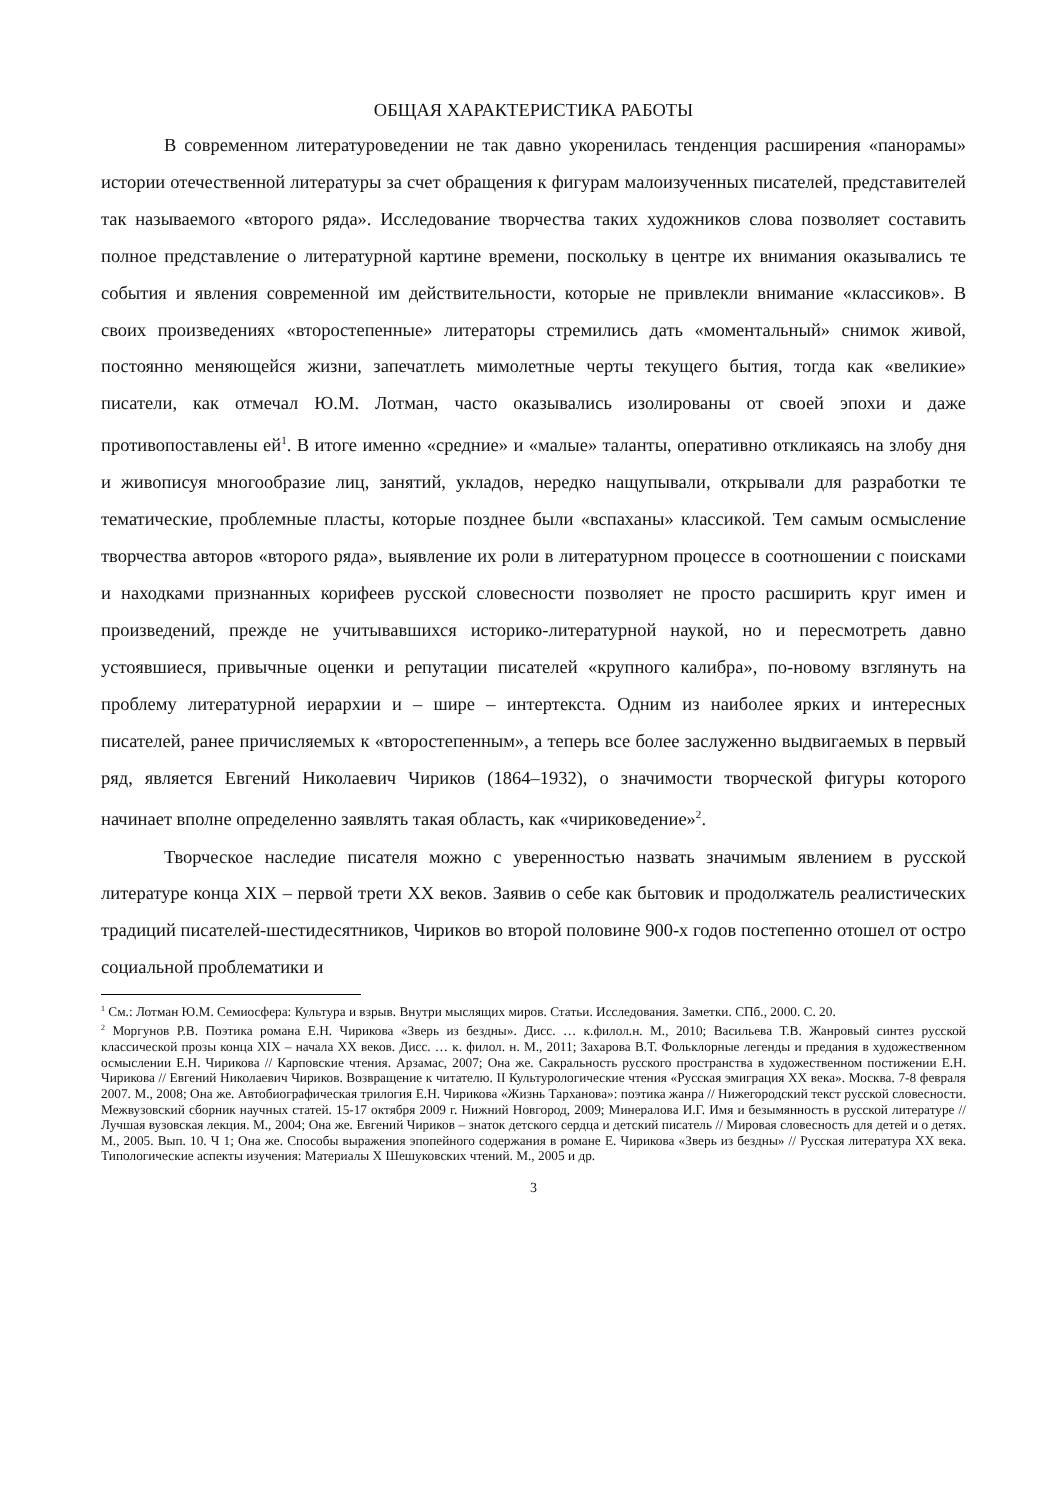ОБЩАЯ ХАРАКТЕРИСТИКА РАБОТЫ
В современном литературоведении не так давно укоренилась тенденция расширения «панорамы» истории отечественной литературы за счет обращения к фигурам малоизученных писателей, представителей так называемого «второго ряда». Исследование творчества таких художников слова позволяет составить полное представление о литературной картине времени, поскольку в центре их внимания оказывались те события и явления современной им действительности, которые не привлекли внимание «классиков». В своих произведениях «второстепенные» литераторы стремились дать «моментальный» снимок живой, постоянно меняющейся жизни, запечатлеть мимолетные черты текущего бытия, тогда как «великие» писатели, как отмечал Ю.М. Лотман, часто оказывались изолированы от своей эпохи и даже противопоставлены ей<sup>1</sup>. В итоге именно «средние» и «малые» таланты, оперативно откликаясь на злобу дня и живописуя многообразие лиц, занятий, укладов, нередко нащупывали, открывали для разработки те тематические, проблемные пласты, которые позднее были «вспаханы» классикой. Тем самым осмысление творчества авторов «второго ряда», выявление их роли в литературном процессе в соотношении с поисками и находками признанных корифеев русской словесности позволяет не просто расширить круг имен и произведений, прежде не учитывавшихся историко-литературной наукой, но и пересмотреть давно устоявшиеся, привычные оценки и репутации писателей «крупного калибра», по-новому взглянуть на проблему литературной иерархии и – шире – интертекста. Одним из наиболее ярких и интересных писателей, ранее причисляемых к «второстепенным», а теперь все более заслуженно выдвигаемых в первый ряд, является Евгений Николаевич Чириков (1864–1932), о значимости творческой фигуры которого начинает вполне определенно заявлять такая область, как «чириковедение»<sup>2</sup>.
Творческое наследие писателя можно с уверенностью назвать значимым явлением в русской литературе конца XIX – первой трети XX веков. Заявив о себе как бытовик и продолжатель реалистических традиций писателей-шестидесятников, Чириков во второй половине 900-х годов постепенно отошел от остро социальной проблематики и
<sup>1</sup> См.: Лотман Ю.М. Семиосфера: Культура и взрыв. Внутри мыслящих миров. Статьи. Исследования. Заметки. СПб., 2000. С. 20.
<sup>2</sup> Моргунов Р.В. Поэтика романа Е.Н. Чирикова «Зверь из бездны». Дисс. … к.филол.н. М., 2010; Васильева Т.В. Жанровый синтез русской классической прозы конца XIX – начала XX веков. Дисс. … к. филол. н. М., 2011; Захарова В.Т. Фольклорные легенды и предания в художественном осмыслении Е.Н. Чирикова // Карповские чтения. Арзамас, 2007; Она же. Сакральность русского пространства в художественном постижении Е.Н. Чирикова // Евгений Николаевич Чириков. Возвращение к читателю. II Культурологические чтения «Русская эмиграция XX века». Москва. 7-8 февраля 2007. М., 2008; Она же. Автобиографическая трилогия Е.Н. Чирикова «Жизнь Тарханова»: поэтика жанра // Нижегородский текст русской словесности. Межвузовский сборник научных статей. 15-17 октября 2009 г. Нижний Новгород, 2009; Минералова И.Г. Имя и безымянность в русской литературе // Лучшая вузовская лекция. М., 2004; Она же. Евгений Чириков – знаток детского сердца и детский писатель // Мировая словесность для детей и о детях. М., 2005. Вып. 10. Ч 1; Она же. Способы выражения эпопейного содержания в романе Е. Чирикова «Зверь из бездны» // Русская литература XX века. Типологические аспекты изучения: Материалы X Шешуковских чтений. М., 2005 и др.
3